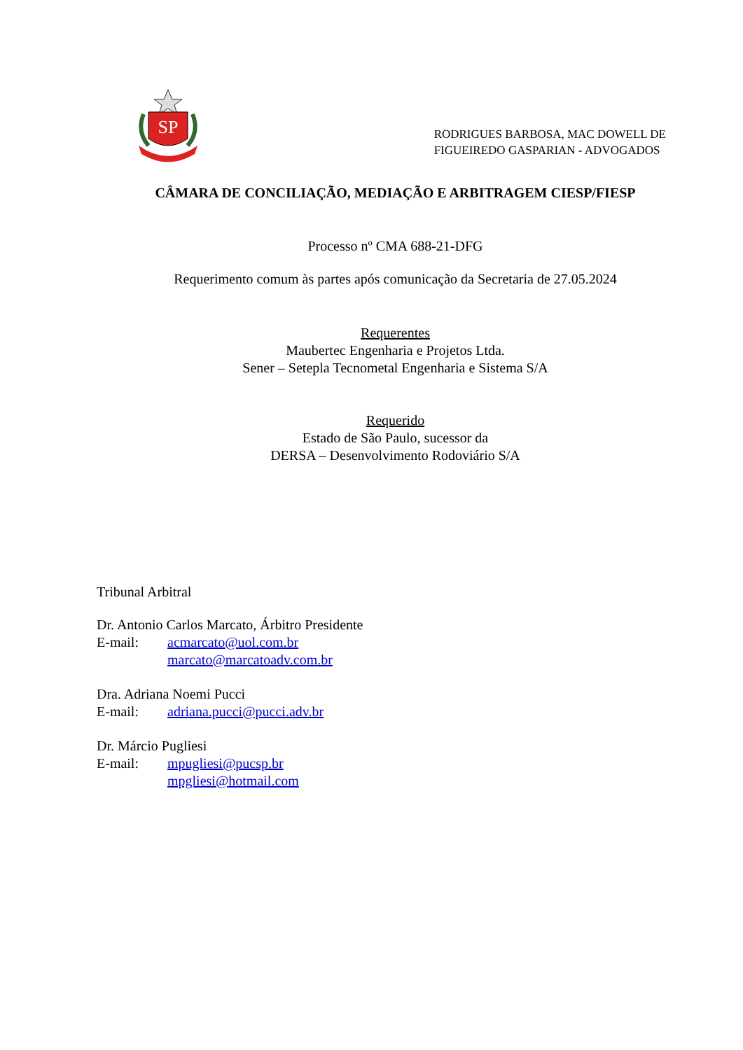SP
RODRIGUES BARBOSA, MAC DOWELL DE
FIGUEIREDO GASPARIAN - ADVOGADOS
CÂMARA DE CONCILIAÇÃO, MEDIAÇÃO E ARBITRAGEM CIESP/FIESP
Processo nº CMA 688-21-DFG
Requerimento comum às partes após comunicação da Secretaria de 27.05.2024
Requerentes
Maubertec Engenharia e Projetos Ltda.
Sener – Setepla Tecnometal Engenharia e Sistema S/A
Requerido
Estado de São Paulo, sucessor da
DERSA – Desenvolvimento Rodoviário S/A
Tribunal Arbitral
Dr. Antonio Carlos Marcato, Árbitro Presidente
E-mail: acmarcato@uol.com.br
marcato@marcatoadv.com.br
Dra. Adriana Noemi Pucci
E-mail: adriana.pucci@pucci.adv.br
Dr. Márcio Pugliesi
E-mail: mpugliesi@pucsp.br
mpgliesi@hotmail.com